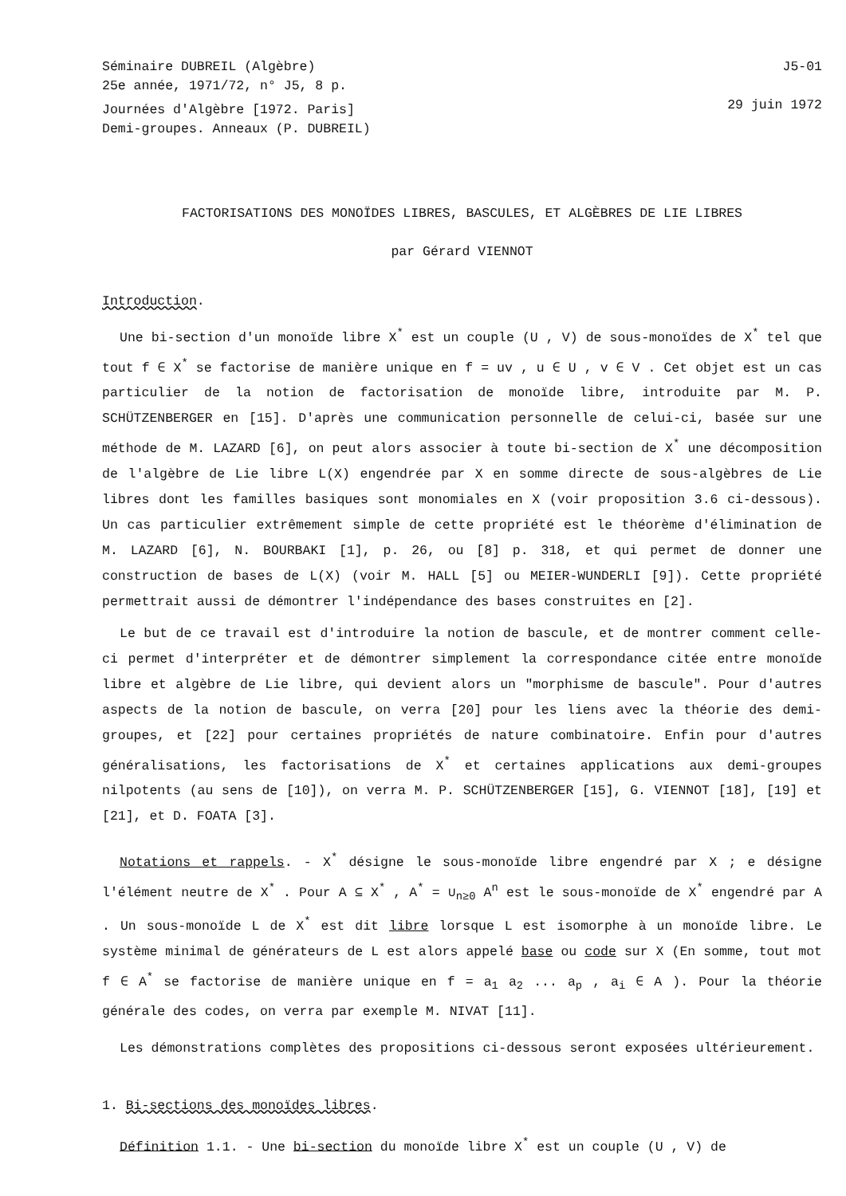Séminaire DUBREIL (Algèbre)
25e année, 1971/72, n° J5, 8 p.
Journées d'Algèbre [1972. Paris]
Demi-groupes. Anneaux (P. DUBREIL)
J5-01
29 juin 1972
FACTORISATIONS DES MONOÏDES LIBRES, BASCULES, ET ALGÈBRES DE LIE LIBRES
par Gérard VIENNOT
Introduction.
Une bi-section d'un monoïde libre X<sup>*</sup> est un couple (U , V) de sous-monoïdes de X<sup>*</sup> tel que tout f ∈ X<sup>*</sup> se factorise de manière unique en f = uv , u ∈ U , v ∈ V . Cet objet est un cas particulier de la notion de factorisation de monoïde libre, introduite par M. P. SCHÜTZENBERGER en [15]. D'après une communication personnelle de celui-ci, basée sur une méthode de M. LAZARD [6], on peut alors associer à toute bi-section de X<sup>*</sup> une décomposition de l'algèbre de Lie libre L(X) engendrée par X en somme directe de sous-algèbres de Lie libres dont les familles basiques sont monomiales en X (voir proposition 3.6 ci-dessous). Un cas particulier extrêmement simple de cette propriété est le théorème d'élimination de M. LAZARD [6], N. BOURBAKI [1], p. 26, ou [8] p. 318, et qui permet de donner une construction de bases de L(X) (voir M. HALL [5] ou MEIER-WUNDERLI [9]). Cette propriété permettrait aussi de démontrer l'indépendance des bases construites en [2].
Le but de ce travail est d'introduire la notion de bascule, et de montrer comment celle-ci permet d'interpréter et de démontrer simplement la correspondance citée entre monoïde libre et algèbre de Lie libre, qui devient alors un "morphisme de bascule". Pour d'autres aspects de la notion de bascule, on verra [20] pour les liens avec la théorie des demi-groupes, et [22] pour certaines propriétés de nature combinatoire. Enfin pour d'autres généralisations, les factorisations de X<sup>*</sup> et certaines applications aux demi-groupes nilpotents (au sens de [10]), on verra M. P. SCHÜTZENBERGER [15], G. VIENNOT [18], [19] et [21], et D. FOATA [3].
Notations et rappels. - X<sup>*</sup> désigne le sous-monoïde libre engendré par X ; e désigne l'élément neutre de X<sup>*</sup> . Pour A ⊆ X<sup>*</sup> , A<sup>*</sup> = ∪<sub>n≥0</sub> A<sup>n</sup> est le sous-monoïde de X<sup>*</sup> engendré par A . Un sous-monoïde L de X<sup>*</sup> est dit libre lorsque L est isomorphe à un monoïde libre. Le système minimal de générateurs de L est alors appelé base ou code sur X (En somme, tout mot f ∈ A<sup>*</sup> se factorise de manière unique en f = a<sub>1</sub> a<sub>2</sub> ... a<sub>p</sub> , a<sub>i</sub> ∈ A ). Pour la théorie générale des codes, on verra par exemple M. NIVAT [11].
Les démonstrations complètes des propositions ci-dessous seront exposées ultérieurement.
1. Bi-sections des monoïdes libres.
Définition 1.1. - Une bi-section du monoïde libre X<sup>*</sup> est un couple (U , V) de